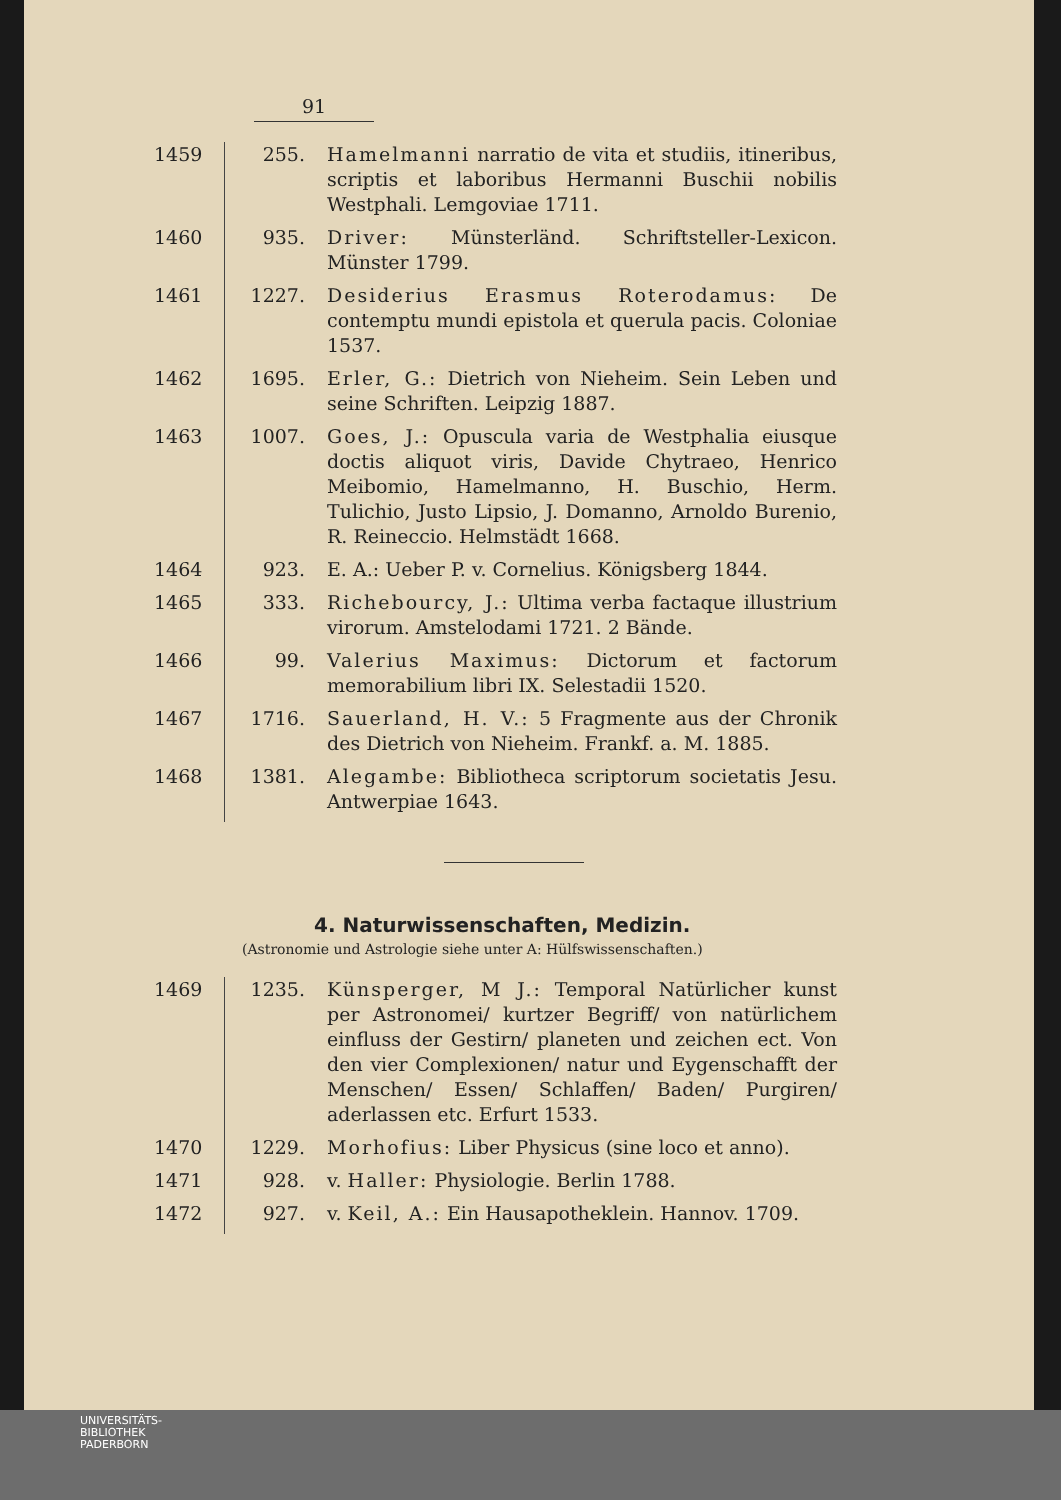91
| 1459 | 255. | Hamelmanni narratio de vita et studiis, itineribus, scriptis et laboribus Hermanni Buschii nobilis Westphali. Lemgoviae 1711. |
| 1460 | 935. | Driver: Münsterländ. Schriftsteller-Lexicon. Münster 1799. |
| 1461 | 1227. | Desiderius Erasmus Roterodamus: De contemptu mundi epistola et querula pacis. Coloniae 1537. |
| 1462 | 1695. | Erler, G.: Dietrich von Nieheim. Sein Leben und seine Schriften. Leipzig 1887. |
| 1463 | 1007. | Goes, J.: Opuscula varia de Westphalia eiusque doctis aliquot viris, Davide Chytraeo, Henrico Meibomio, Hamelmanno, H. Buschio, Herm. Tulichio, Justo Lipsio, J. Domanno, Arnoldo Burenio, R. Reineccio. Helmstädt 1668. |
| 1464 | 923. | E. A.: Ueber P. v. Cornelius. Königsberg 1844. |
| 1465 | 333. | Richebourcy, J.: Ultima verba factaque illustrium virorum. Amstelodami 1721. 2 Bände. |
| 1466 | 99. | Valerius Maximus: Dictorum et factorum memorabilium libri IX. Selestadii 1520. |
| 1467 | 1716. | Sauerland, H. V.: 5 Fragmente aus der Chronik des Dietrich von Nieheim. Frankf. a. M. 1885. |
| 1468 | 1381. | Alegambe: Bibliotheca scriptorum societatis Jesu. Antwerpiae 1643. |
4. Naturwissenschaften, Medizin.
(Astronomie und Astrologie siehe unter A: Hülfswissenschaften.)
| 1469 | 1235. | Künsperger, M J.: Temporal Natürlicher kunst per Astronomei/ kurtzer Begriff/ von natürlichem einfluss der Gestirn/ planeten und zeichen ect. Von den vier Complexionen/ natur und Eygenschafft der Menschen/ Essen/ Schlaffen/ Baden/ Purgiren/ aderlassen etc. Erfurt 1533. |
| 1470 | 1229. | Morhofius: Liber Physicus (sine loco et anno). |
| 1471 | 928. | v. Haller: Physiologie. Berlin 1788. |
| 1472 | 927. | v. Keil, A.: Ein Hausapotheklein. Hannov. 1709. |
UNIVERSITÄTS-
BIBLIOTHEK
PADERBORN